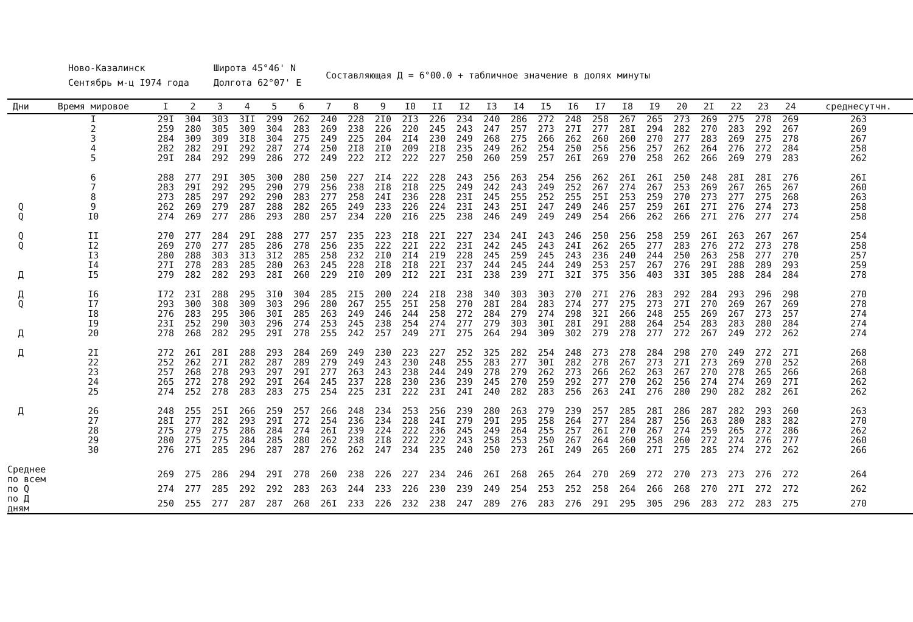Ново-Казалинск
Сентябрь м-ц I974 года
Широта 45°46' N
Долгота 62°07' E
Составляющая Д = 6°00.0 + табличное значение в долях минуты
| Дни | Время мировое | I | 2 | 3 | 4 | 5 | 6 | 7 | 8 | 9 | I0 | II | I2 | I3 | I4 | I5 | I6 | I7 | I8 | I9 | 20 | 2I | 22 | 23 | 24 | среднесутчн. |
| --- | --- | --- | --- | --- | --- | --- | --- | --- | --- | --- | --- | --- | --- | --- | --- | --- | --- | --- | --- | --- | --- | --- | --- | --- | --- | --- |
| | I | 29I | 304 | 303 | 3II | 299 | 262 | 240 | 228 | 2I0 | 2I3 | 226 | 234 | 240 | 286 | 272 | 248 | 258 | 267 | 265 | 273 | 269 | 275 | 278 | 269 | 263 |
| | 2 | 259 | 280 | 305 | 309 | 304 | 283 | 269 | 238 | 226 | 220 | 245 | 243 | 247 | 257 | 273 | 27I | 277 | 28I | 294 | 282 | 270 | 283 | 292 | 267 | 269 |
| | 3 | 284 | 309 | 309 | 3I8 | 304 | 275 | 249 | 225 | 204 | 2I4 | 230 | 249 | 268 | 275 | 266 | 262 | 260 | 260 | 270 | 277 | 283 | 269 | 275 | 278 | 267 |
| | 4 | 282 | 282 | 29I | 292 | 287 | 274 | 250 | 2I8 | 2I0 | 209 | 2I8 | 235 | 249 | 262 | 254 | 250 | 256 | 256 | 257 | 262 | 264 | 276 | 272 | 284 | 258 |
| | 5 | 29I | 284 | 292 | 299 | 286 | 272 | 249 | 222 | 2I2 | 222 | 227 | 250 | 260 | 259 | 257 | 26I | 269 | 270 | 258 | 262 | 266 | 269 | 279 | 283 | 262 |
| | 6 | 288 | 277 | 29I | 305 | 300 | 280 | 250 | 227 | 2I4 | 222 | 228 | 243 | 256 | 263 | 254 | 256 | 262 | 26I | 26I | 250 | 248 | 28I | 28I | 276 | 26I |
| | 7 | 283 | 29I | 292 | 295 | 290 | 279 | 256 | 238 | 2I8 | 2I8 | 225 | 249 | 242 | 243 | 249 | 252 | 267 | 274 | 267 | 253 | 269 | 267 | 265 | 267 | 260 |
| | 8 | 273 | 285 | 297 | 292 | 290 | 283 | 277 | 258 | 24I | 236 | 228 | 23I | 245 | 255 | 252 | 255 | 25I | 253 | 259 | 270 | 273 | 277 | 275 | 268 | 263 |
| Q | 9 | 262 | 269 | 279 | 287 | 288 | 282 | 265 | 249 | 233 | 226 | 224 | 23I | 243 | 25I | 247 | 249 | 246 | 257 | 259 | 26I | 27I | 276 | 274 | 273 | 258 |
| Q | I0 | 274 | 269 | 277 | 286 | 293 | 280 | 257 | 234 | 220 | 2I6 | 225 | 238 | 246 | 249 | 249 | 249 | 254 | 266 | 262 | 266 | 27I | 276 | 277 | 274 | 258 |
| Q | II | 270 | 277 | 284 | 29I | 288 | 277 | 257 | 235 | 223 | 2I8 | 22I | 227 | 234 | 24I | 243 | 246 | 250 | 256 | 258 | 259 | 26I | 263 | 267 | 267 | 254 |
| Q | I2 | 269 | 270 | 277 | 285 | 286 | 278 | 256 | 235 | 222 | 22I | 222 | 23I | 242 | 245 | 243 | 24I | 262 | 265 | 277 | 283 | 276 | 272 | 273 | 278 | 258 |
| | I3 | 280 | 288 | 303 | 3I3 | 3I2 | 285 | 258 | 232 | 2I0 | 2I4 | 2I9 | 228 | 245 | 259 | 245 | 243 | 236 | 240 | 244 | 250 | 263 | 258 | 277 | 270 | 257 |
| | I4 | 27I | 278 | 283 | 285 | 280 | 263 | 245 | 228 | 2I8 | 2I8 | 22I | 237 | 244 | 245 | 244 | 249 | 253 | 257 | 267 | 276 | 29I | 288 | 289 | 293 | 259 |
| Д | I5 | 279 | 282 | 282 | 293 | 28I | 260 | 229 | 2I0 | 209 | 2I2 | 22I | 23I | 238 | 239 | 27I | 32I | 375 | 356 | 403 | 33I | 305 | 288 | 284 | 284 | 278 |
| Д | I6 | I72 | 23I | 288 | 295 | 3I0 | 304 | 285 | 2I5 | 200 | 224 | 2I8 | 238 | 340 | 303 | 303 | 270 | 27I | 276 | 283 | 292 | 284 | 293 | 296 | 298 | 270 |
| Q | I7 | 293 | 300 | 308 | 309 | 303 | 296 | 280 | 267 | 255 | 25I | 258 | 270 | 28I | 284 | 283 | 274 | 277 | 275 | 273 | 27I | 270 | 269 | 267 | 269 | 278 |
| | I8 | 276 | 283 | 295 | 306 | 30I | 285 | 263 | 249 | 246 | 244 | 258 | 272 | 284 | 279 | 274 | 298 | 32I | 266 | 248 | 255 | 269 | 267 | 273 | 257 | 274 |
| | I9 | 23I | 252 | 290 | 303 | 296 | 274 | 253 | 245 | 238 | 254 | 274 | 277 | 279 | 303 | 30I | 28I | 29I | 288 | 264 | 254 | 283 | 283 | 280 | 284 | 274 |
| Д | 20 | 278 | 268 | 282 | 295 | 29I | 278 | 255 | 242 | 257 | 249 | 27I | 275 | 264 | 294 | 309 | 302 | 279 | 278 | 277 | 272 | 267 | 249 | 272 | 262 | 274 |
| Д | 2I | 272 | 26I | 28I | 288 | 293 | 284 | 269 | 249 | 230 | 223 | 227 | 252 | 325 | 282 | 254 | 248 | 273 | 278 | 284 | 298 | 270 | 249 | 272 | 27I | 268 |
| | 22 | 252 | 262 | 27I | 282 | 287 | 289 | 279 | 249 | 243 | 230 | 248 | 255 | 283 | 277 | 30I | 282 | 278 | 267 | 273 | 27I | 273 | 269 | 270 | 252 | 268 |
| | 23 | 257 | 268 | 278 | 293 | 297 | 29I | 277 | 263 | 243 | 238 | 244 | 249 | 278 | 279 | 262 | 273 | 266 | 262 | 263 | 267 | 270 | 278 | 265 | 266 | 268 |
| | 24 | 265 | 272 | 278 | 292 | 29I | 264 | 245 | 237 | 228 | 230 | 236 | 239 | 245 | 270 | 259 | 292 | 277 | 270 | 262 | 256 | 274 | 274 | 269 | 27I | 262 |
| | 25 | 274 | 252 | 278 | 283 | 283 | 275 | 254 | 225 | 23I | 222 | 23I | 24I | 240 | 282 | 283 | 256 | 263 | 24I | 276 | 280 | 290 | 282 | 282 | 26I | 262 |
| Д | 26 | 248 | 255 | 25I | 266 | 259 | 257 | 266 | 248 | 234 | 253 | 256 | 239 | 280 | 263 | 279 | 239 | 257 | 285 | 28I | 286 | 287 | 282 | 293 | 260 | 263 |
| | 27 | 28I | 277 | 282 | 293 | 29I | 272 | 254 | 236 | 234 | 228 | 24I | 279 | 29I | 295 | 258 | 264 | 277 | 284 | 287 | 256 | 263 | 280 | 283 | 282 | 270 |
| | 28 | 275 | 279 | 275 | 286 | 284 | 274 | 26I | 239 | 224 | 222 | 236 | 245 | 249 | 264 | 255 | 257 | 26I | 270 | 267 | 274 | 259 | 265 | 272 | 286 | 262 |
| | 29 | 280 | 275 | 275 | 284 | 285 | 280 | 262 | 238 | 2I8 | 222 | 222 | 243 | 258 | 253 | 250 | 267 | 264 | 260 | 258 | 260 | 272 | 274 | 276 | 277 | 260 |
| | 30 | 276 | 27I | 285 | 296 | 287 | 287 | 276 | 262 | 247 | 234 | 235 | 240 | 250 | 273 | 26I | 249 | 265 | 260 | 27I | 275 | 285 | 274 | 272 | 262 | 266 |
| Среднее по всем | | 269 | 275 | 286 | 294 | 29I | 278 | 260 | 238 | 226 | 227 | 234 | 246 | 26I | 268 | 265 | 264 | 270 | 269 | 272 | 270 | 273 | 273 | 276 | 272 | 264 |
| по Q | | 274 | 277 | 285 | 292 | 292 | 283 | 263 | 244 | 233 | 226 | 230 | 239 | 249 | 254 | 253 | 252 | 258 | 264 | 266 | 268 | 270 | 27I | 272 | 272 | 262 |
| по Д дням | | 250 | 255 | 277 | 287 | 287 | 268 | 26I | 233 | 226 | 232 | 238 | 247 | 289 | 276 | 283 | 276 | 29I | 295 | 305 | 296 | 283 | 272 | 283 | 275 | 270 |